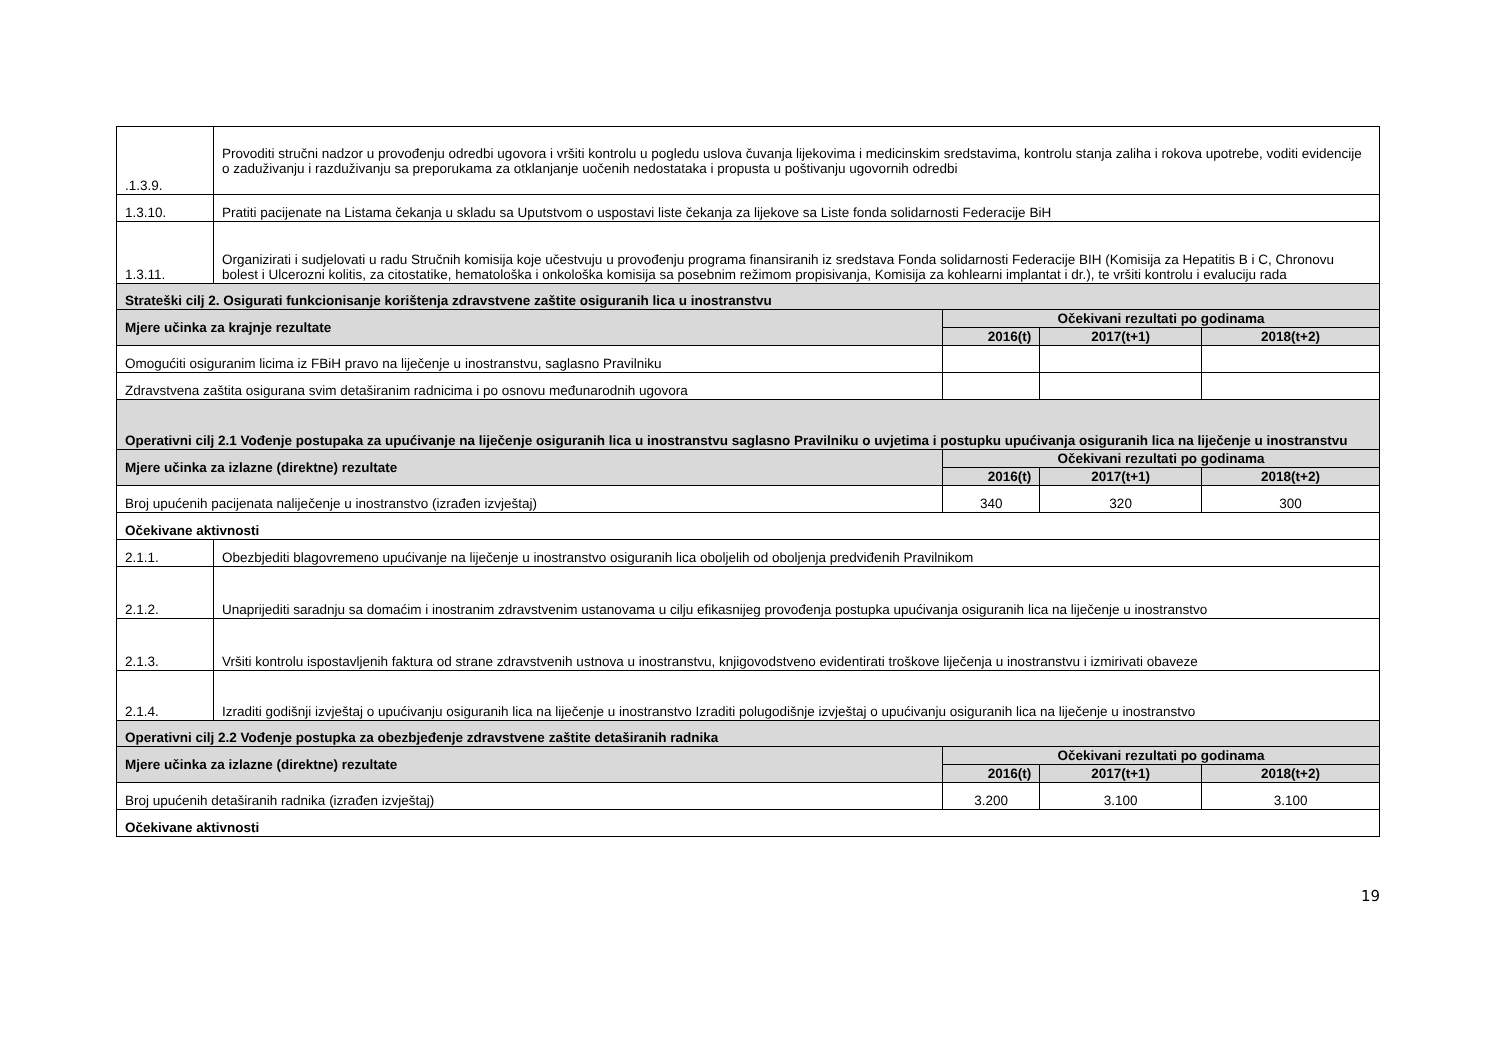| .1.3.9. | Provoditi stručni nadzor u provođenju odredbi ugovora i vršiti kontrolu u pogledu uslova čuvanja lijekovima i medicinskim sredstavima, kontrolu stanja zaliha i rokova upotrebe, voditi evidencije o zaduživanju i razduživanju sa preporukama za otklanjanje uočenih nedostataka i propusta u poštivanju ugovornih odredbi | | | |
| 1.3.10. | Pratiti pacijenate na Listama čekanja u skladu sa Uputstvom o uspostavi liste čekanja za lijekove sa Liste fonda solidarnosti Federacije BiH | | | |
| 1.3.11. | Organizirati i sudjelovati u radu Stručnih komisija koje učestvuju u provođenju programa finansiranih iz sredstava Fonda solidarnosti Federacije BIH (Komisija za Hepatitis B i C, Chronovu bolest i Ulcerozni kolitis, za citostatike, hematološka i onkološka komisija sa posebnim režimom propisivanja, Komisija za kohlearni implantat i dr.), te vršiti kontrolu i evaluciju rada | | | |
| Strateški cilj 2. Osigurati funkcionisanje korištenja zdravstvene zaštite osiguranih lica u inostranstvu | | | | |
| Mjere učinka za krajnje rezultate | | Očekivani rezultati po godinama | | |
| | | 2016(t) | 2017(t+1) | 2018(t+2) |
| Omogućiti osiguranim licima iz FBiH pravo na liječenje u inostranstvu, saglasno Pravilniku | | | | |
| Zdravstvena zaštita osigurana svim detaširanim radnicima i po osnovu međunarodnih ugovora | | | | |
| Operativni cilj 2.1 Vođenje postupaka za upućivanje na liječenje osiguranih lica u inostranstvu saglasno Pravilniku o uvjetima i postupku upućivanja osiguranih lica na liječenje u inostranstvu | | | | |
| Mjere učinka za izlazne (direktne) rezultate | | Očekivani rezultati po godinama | | |
| | | 2016(t) | 2017(t+1) | 2018(t+2) |
| Broj upućenih pacijenata naliječenje u inostranstvo (izrađen izvještaj) | | 340 | 320 | 300 |
| Očekivane aktivnosti | | | | |
| 2.1.1. | Obezbjediti blagovremeno upućivanje na liječenje u inostranstvo osiguranih lica oboljelih od oboljenja predviđenih Pravilnikom | | | |
| 2.1.2. | Unaprijediti saradnju sa domaćim i inostranim zdravstvenim ustanovama u cilju efikasnijeg provođenja postupka upućivanja osiguranih lica na liječenje u inostranstvo | | | |
| 2.1.3. | Vršiti kontrolu ispostavljenih faktura od strane zdravstvenih ustnova u inostranstvu, knjigovodstveno evidentirati troškove liječenja u inostranstvu i izmirivati obaveze | | | |
| 2.1.4. | Izraditi godišnji izvještaj o upućivanju osiguranih lica na liječenje u inostranstvo Izraditi polugodišnje izvještaj o upućivanju osiguranih lica na liječenje u inostranstvo | | | |
| Operativni cilj 2.2 Vođenje postupka za obezbjeđenje zdravstvene zaštite detaširanih radnika | | | | |
| Mjere učinka za izlazne (direktne) rezultate | | Očekivani rezultati po godinama | | |
| | | 2016(t) | 2017(t+1) | 2018(t+2) |
| Broj upućenih detaširanih radnika (izrađen izvještaj) | | 3.200 | 3.100 | 3.100 |
| Očekivane aktivnosti | | | | |
19